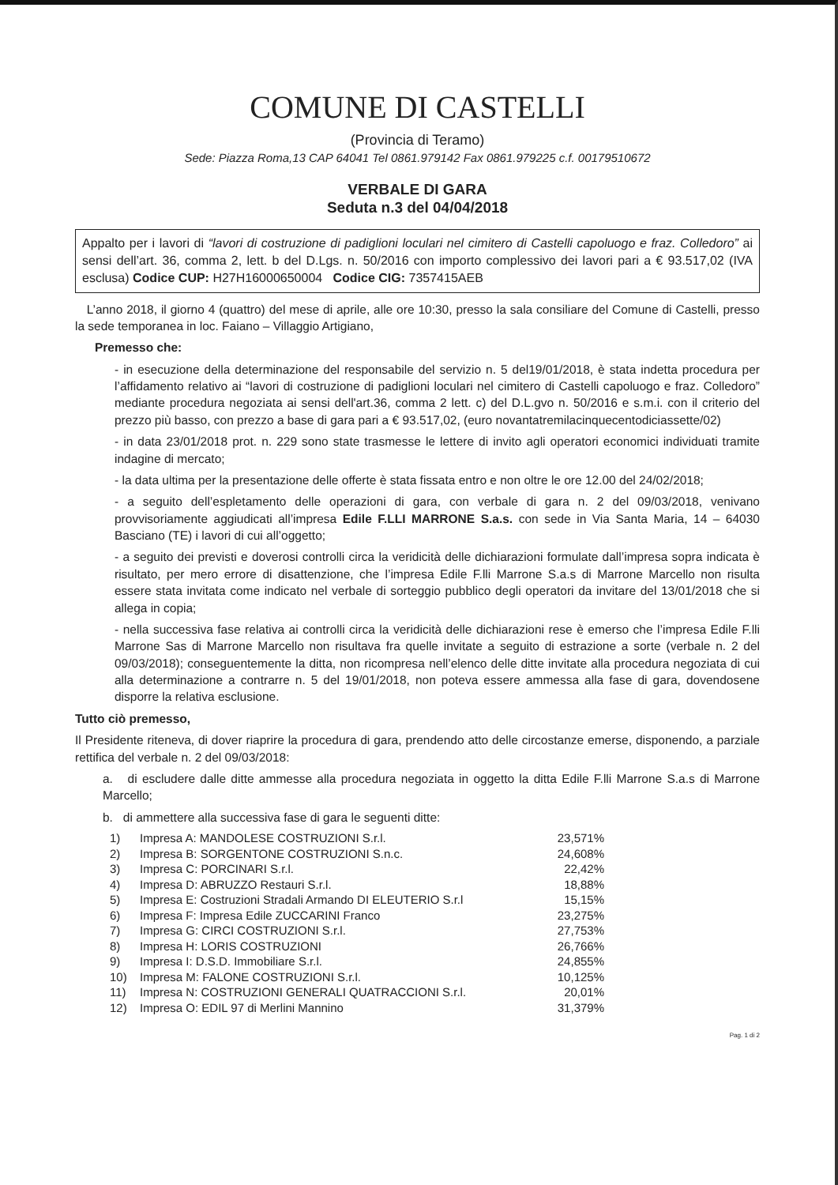COMUNE DI CASTELLI
(Provincia di Teramo)
Sede: Piazza Roma,13 CAP 64041 Tel 0861.979142 Fax 0861.979225 c.f. 00179510672
VERBALE DI GARA
Seduta n.3 del 04/04/2018
Appalto per i lavori di “lavori di costruzione di padiglioni loculari nel cimitero di Castelli capoluogo e fraz. Colledoro” ai sensi dell’art. 36, comma 2, lett. b del D.Lgs. n. 50/2016 con importo complessivo dei lavori pari a € 93.517,02 (IVA esclusa) Codice CUP: H27H16000650004 Codice CIG: 7357415AEB
L’anno 2018, il giorno 4 (quattro) del mese di aprile, alle ore 10:30, presso la sala consiliare del Comune di Castelli, presso la sede temporanea in loc. Faiano – Villaggio Artigiano,
Premesso che:
- in esecuzione della determinazione del responsabile del servizio n. 5 del19/01/2018, è stata indetta procedura per l’affidamento relativo ai “lavori di costruzione di padiglioni loculari nel cimitero di Castelli capoluogo e fraz. Colledoro” mediante procedura negoziata ai sensi dell'art.36, comma 2 lett. c) del D.L.gvo n. 50/2016 e s.m.i. con il criterio del prezzo più basso, con prezzo a base di gara pari a € 93.517,02, (euro novantatremilacinquecentodiciassette/02)
- in data 23/01/2018 prot. n. 229 sono state trasmesse le lettere di invito agli operatori economici individuati tramite indagine di mercato;
- la data ultima per la presentazione delle offerte è stata fissata entro e non oltre le ore 12.00 del 24/02/2018;
- a seguito dell’espletamento delle operazioni di gara, con verbale di gara n. 2 del 09/03/2018, venivano provvisoriamente aggiudicati all’impresa Edile F.LLI MARRONE S.a.s. con sede in Via Santa Maria, 14 – 64030 Basciano (TE) i lavori di cui all’oggetto;
- a seguito dei previsti e doverosi controlli circa la veridicità delle dichiarazioni formulate dall’impresa sopra indicata è risultato, per mero errore di disattenzione, che l’impresa Edile F.lli Marrone S.a.s di Marrone Marcello non risulta essere stata invitata come indicato nel verbale di sorteggio pubblico degli operatori da invitare del 13/01/2018 che si allega in copia;
- nella successiva fase relativa ai controlli circa la veridicità delle dichiarazioni rese è emerso che l’impresa Edile F.lli Marrone Sas di Marrone Marcello non risultava fra quelle invitate a seguito di estrazione a sorte (verbale n. 2 del 09/03/2018); conseguentemente la ditta, non ricompresa nell’elenco delle ditte invitate alla procedura negoziata di cui alla determinazione a contrarre n. 5 del 19/01/2018, non poteva essere ammessa alla fase di gara, dovendosene disporre la relativa esclusione.
Tutto ciò premesso,
Il Presidente riteneva, di dover riaprire la procedura di gara, prendendo atto delle circostanze emerse, disponendo, a parziale rettifica del verbale n. 2 del 09/03/2018:
a. di escludere dalle ditte ammesse alla procedura negoziata in oggetto la ditta Edile F.lli Marrone S.a.s di Marrone Marcello;
b. di ammettere alla successiva fase di gara le seguenti ditte:
| 1) | Impresa A: MANDOLESE COSTRUZIONI S.r.l. | 23,571% |
| 2) | Impresa B: SORGENTONE COSTRUZIONI S.n.c. | 24,608% |
| 3) | Impresa C: PORCINARI S.r.l. | 22,42% |
| 4) | Impresa D: ABRUZZO Restauri S.r.l. | 18,88% |
| 5) | Impresa E: Costruzioni Stradali Armando DI ELEUTERIO S.r.l | 15,15% |
| 6) | Impresa F: Impresa Edile ZUCCARINI Franco | 23,275% |
| 7) | Impresa G: CIRCI COSTRUZIONI S.r.l. | 27,753% |
| 8) | Impresa H: LORIS COSTRUZIONI | 26,766% |
| 9) | Impresa I: D.S.D. Immobiliare S.r.l. | 24,855% |
| 10) | Impresa M: FALONE COSTRUZIONI S.r.l. | 10,125% |
| 11) | Impresa N: COSTRUZIONI GENERALI QUATRACCIONI S.r.l. | 20,01% |
| 12) | Impresa O: EDIL 97 di Merlini Mannino | 31,379% |
Pag. 1 di 2